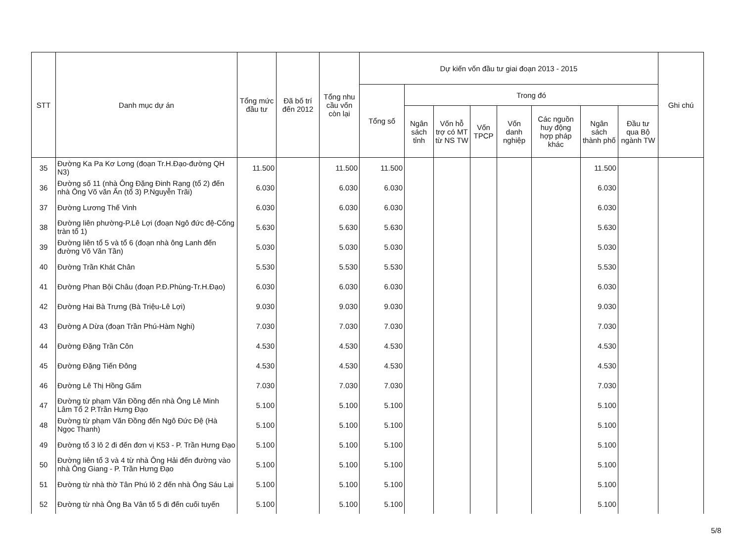| STT | Danh mục dự án | Tổng mức đầu tư | Đã bố trí đến 2012 | Tổng nhu cầu vốn còn lại | Dự kiến vốn đầu tư giai đoạn 2013 - 2015 | | | | | | | | Ghi chú |
| --- | --- | --- | --- | --- | --- | --- | --- | --- | --- | --- | --- | --- | --- |
| | | | | | Tổng số | Trong đó | | | | | | | |
| | | | | | | Ngân sách tỉnh | Vốn hỗ trợ có MT từ NS TW | Vốn TPCP | Vốn danh nghiệp | Các nguồn huy động hợp pháp khác | Ngân sách thành phố | Đầu tư qua Bộ ngành TW | |
| 35 | Đường Ka Pa Kơ Lơng (đoạn Tr.H.Đạo-đường QH N3) | 11.500 | | 11.500 | 11.500 | | | | | | 11.500 | | |
| 36 | Đường số 11 (nhà Ông Đặng Đinh Rạng (tổ 2) đến nhà Ông Võ văn Ẩn (tổ 3) P.Nguyễn Trãi) | 6.030 | | 6.030 | 6.030 | | | | | | 6.030 | | |
| 37 | Đường Lương Thế Vinh | 6.030 | | 6.030 | 6.030 | | | | | | 6.030 | | |
| 38 | Đường liên phường-P.Lê Lợi (đoạn Ngô đức đệ-Cống tràn tổ 1) | 5.630 | | 5.630 | 5.630 | | | | | | 5.630 | | |
| 39 | Đường liên tổ 5 và tổ 6 (đoạn nhà ông Lanh đến đường Võ Văn Tần) | 5.030 | | 5.030 | 5.030 | | | | | | 5.030 | | |
| 40 | Đường Trần Khát Chân | 5.530 | | 5.530 | 5.530 | | | | | | 5.530 | | |
| 41 | Đường Phan Bội Châu (đoạn P.Đ.Phùng-Tr.H.Đạo) | 6.030 | | 6.030 | 6.030 | | | | | | 6.030 | | |
| 42 | Đường Hai Bà Trưng (Bà Triệu-Lê Lợi) | 9.030 | | 9.030 | 9.030 | | | | | | 9.030 | | |
| 43 | Đường A Dừa (đoạn Trần Phú-Hàm Nghi) | 7.030 | | 7.030 | 7.030 | | | | | | 7.030 | | |
| 44 | Đường Đặng Trần Côn | 4.530 | | 4.530 | 4.530 | | | | | | 4.530 | | |
| 45 | Đường Đặng Tiến Đông | 4.530 | | 4.530 | 4.530 | | | | | | 4.530 | | |
| 46 | Đường Lê Thị Hồng Gấm | 7.030 | | 7.030 | 7.030 | | | | | | 7.030 | | |
| 47 | Đường từ phạm Văn Đồng đến nhà Ông Lê Minh Lâm Tổ 2 P.Trần Hưng Đạo | 5.100 | | 5.100 | 5.100 | | | | | | 5.100 | | |
| 48 | Đường từ phạm Văn Đồng đến Ngô Đức Đệ (Hà Ngọc Thanh) | 5.100 | | 5.100 | 5.100 | | | | | | 5.100 | | |
| 49 | Đường tổ 3 lô 2 đi đến đơn vị K53 - P. Trần Hưng Đạo | 5.100 | | 5.100 | 5.100 | | | | | | 5.100 | | |
| 50 | Đường liên tổ 3 và 4 từ nhà Ông Hải đến đường vào nhà Ông Giang - P. Trần Hưng Đạo | 5.100 | | 5.100 | 5.100 | | | | | | 5.100 | | |
| 51 | Đường từ nhà thờ Tân Phú lô 2 đến nhà Ông Sáu Lại | 5.100 | | 5.100 | 5.100 | | | | | | 5.100 | | |
| 52 | Đường từ nhà Ông Ba Vân tổ 5 đi đến cuối tuyến | 5.100 | | 5.100 | 5.100 | | | | | | 5.100 | | |
5/8